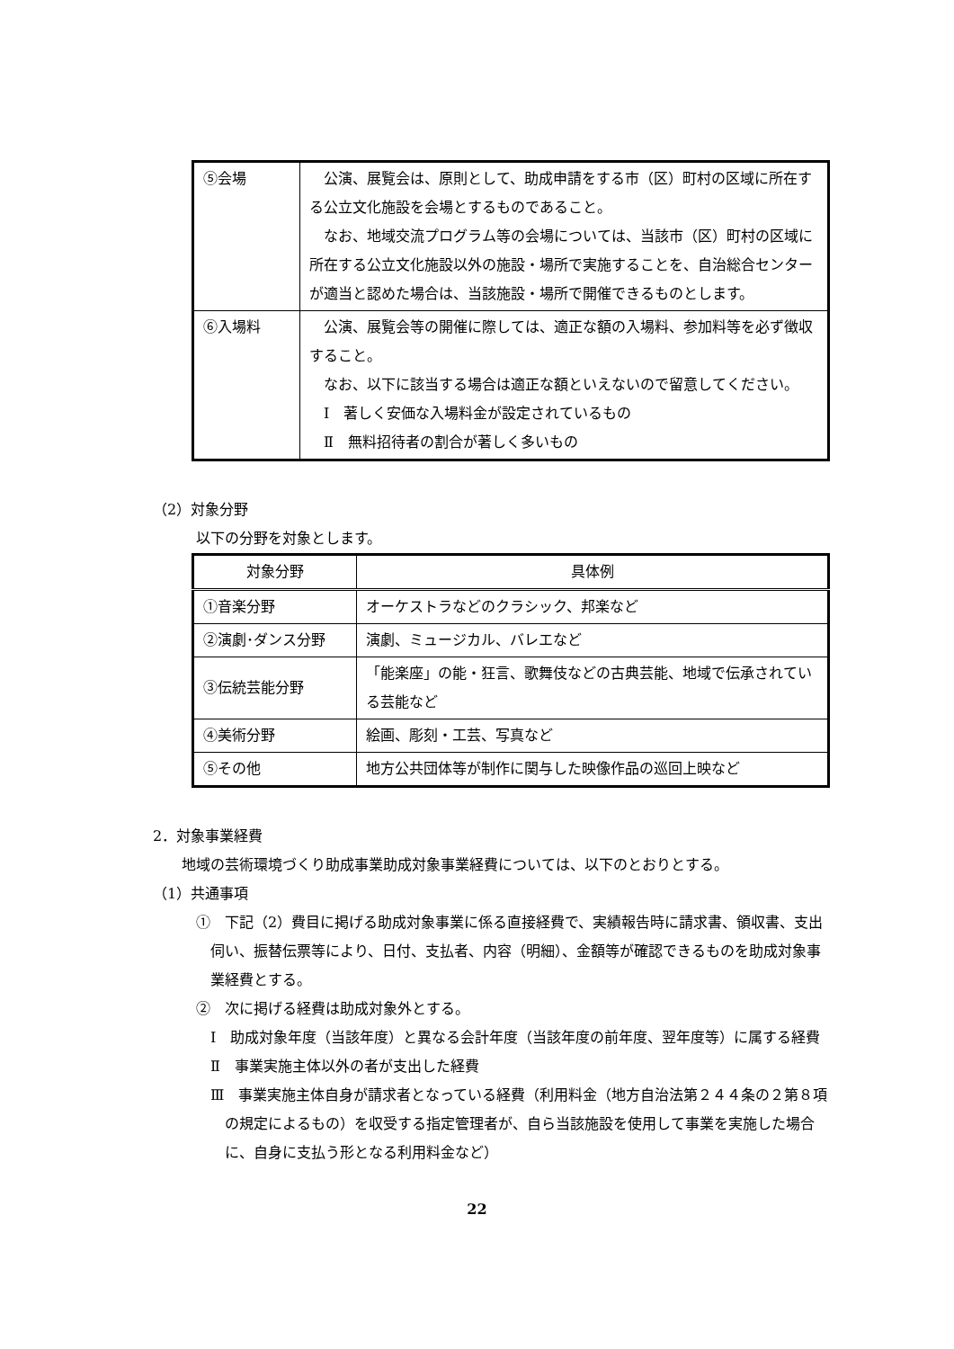| ⑤会場 | 公演、展覧会は、原則として、助成申請をする市（区）町村の区域に所在する公立文化施設を会場とするものであること。 なお、地域交流プログラム等の会場については、当該市（区）町村の区域に所在する公立文化施設以外の施設・場所で実施することを、自治総合センターが適当と認めた場合は、当該施設・場所で開催できるものとします。 |
| ⑥入場料 | 公演、展覧会等の開催に際しては、適正な額の入場料、参加料等を必ず徴収すること。 なお、以下に該当する場合は適正な額といえないので留意してください。 Ⅰ 著しく安価な入場料金が設定されているもの Ⅱ 無料招待者の割合が著しく多いもの |
（2）対象分野
以下の分野を対象とします。
| 対象分野 | 具体例 |
| --- | --- |
| ①音楽分野 | オーケストラなどのクラシック、邦楽など |
| ②演劇･ダンス分野 | 演劇、ミュージカル、バレエなど |
| ③伝統芸能分野 | 「能楽座」の能・狂言、歌舞伎などの古典芸能、地域で伝承されている芸能など |
| ④美術分野 | 絵画、彫刻・工芸、写真など |
| ⑤その他 | 地方公共団体等が制作に関与した映像作品の巡回上映など |
2．対象事業経費
地域の芸術環境づくり助成事業助成対象事業経費については、以下のとおりとする。
（1）共通事項
①　下記（2）費目に掲げる助成対象事業に係る直接経費で、実績報告時に請求書、領収書、支出伺い、振替伝票等により、日付、支払者、内容（明細）、金額等が確認できるものを助成対象事業経費とする。
②　次に掲げる経費は助成対象外とする。
Ⅰ　助成対象年度（当該年度）と異なる会計年度（当該年度の前年度、翌年度等）に属する経費
Ⅱ　事業実施主体以外の者が支出した経費
Ⅲ　事業実施主体自身が請求者となっている経費（利用料金（地方自治法第２４４条の２第８項の規定によるもの）を収受する指定管理者が、自ら当該施設を使用して事業を実施した場合に、自身に支払う形となる利用料金など）
22